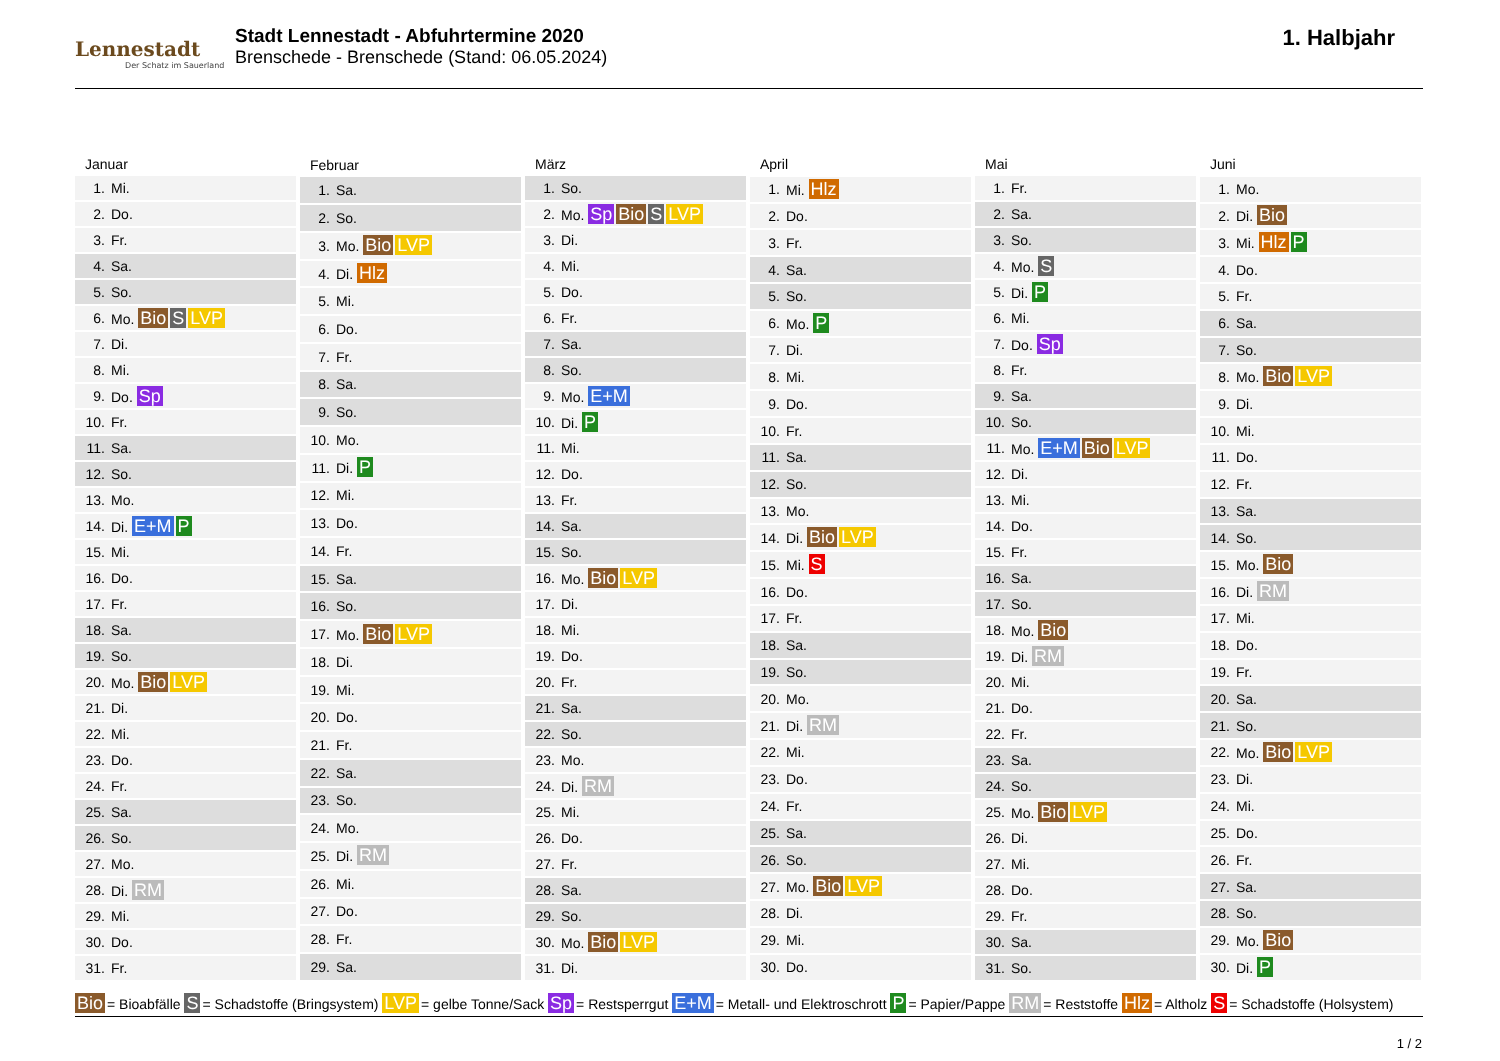Lennestadt
Der Schatz im Sauerland
Stadt Lennestadt - Abfuhrtermine 2020
Brenschede - Brenschede (Stand: 06.05.2024)
1. Halbjahr
| Januar | |
| --- | --- |
| 1. | Mi. |
| 2. | Do. |
| 3. | Fr. |
| 4. | Sa. |
| 5. | So. |
| 6. | Mo. Bio S LVP |
| 7. | Di. |
| 8. | Mi. |
| 9. | Do. Sp |
| 10. | Fr. |
| 11. | Sa. |
| 12. | So. |
| 13. | Mo. |
| 14. | Di. E+M P |
| 15. | Mi. |
| 16. | Do. |
| 17. | Fr. |
| 18. | Sa. |
| 19. | So. |
| 20. | Mo. Bio LVP |
| 21. | Di. |
| 22. | Mi. |
| 23. | Do. |
| 24. | Fr. |
| 25. | Sa. |
| 26. | So. |
| 27. | Mo. |
| 28. | Di. RM |
| 29. | Mi. |
| 30. | Do. |
| 31. | Fr. |
| Februar | |
| --- | --- |
| 1. | Sa. |
| 2. | So. |
| 3. | Mo. Bio LVP |
| 4. | Di. Hlz |
| 5. | Mi. |
| 6. | Do. |
| 7. | Fr. |
| 8. | Sa. |
| 9. | So. |
| 10. | Mo. |
| 11. | Di. P |
| 12. | Mi. |
| 13. | Do. |
| 14. | Fr. |
| 15. | Sa. |
| 16. | So. |
| 17. | Mo. Bio LVP |
| 18. | Di. |
| 19. | Mi. |
| 20. | Do. |
| 21. | Fr. |
| 22. | Sa. |
| 23. | So. |
| 24. | Mo. |
| 25. | Di. RM |
| 26. | Mi. |
| 27. | Do. |
| 28. | Fr. |
| 29. | Sa. |
| März | |
| --- | --- |
| 1. | So. |
| 2. | Mo. Sp Bio S LVP |
| 3. | Di. |
| 4. | Mi. |
| 5. | Do. |
| 6. | Fr. |
| 7. | Sa. |
| 8. | So. |
| 9. | Mo. E+M |
| 10. | Di. P |
| 11. | Mi. |
| 12. | Do. |
| 13. | Fr. |
| 14. | Sa. |
| 15. | So. |
| 16. | Mo. Bio LVP |
| 17. | Di. |
| 18. | Mi. |
| 19. | Do. |
| 20. | Fr. |
| 21. | Sa. |
| 22. | So. |
| 23. | Mo. |
| 24. | Di. RM |
| 25. | Mi. |
| 26. | Do. |
| 27. | Fr. |
| 28. | Sa. |
| 29. | So. |
| 30. | Mo. Bio LVP |
| 31. | Di. |
| April | |
| --- | --- |
| 1. | Mi. Hlz |
| 2. | Do. |
| 3. | Fr. |
| 4. | Sa. |
| 5. | So. |
| 6. | Mo. P |
| 7. | Di. |
| 8. | Mi. |
| 9. | Do. |
| 10. | Fr. |
| 11. | Sa. |
| 12. | So. |
| 13. | Mo. |
| 14. | Di. Bio LVP |
| 15. | Mi. S |
| 16. | Do. |
| 17. | Fr. |
| 18. | Sa. |
| 19. | So. |
| 20. | Mo. |
| 21. | Di. RM |
| 22. | Mi. |
| 23. | Do. |
| 24. | Fr. |
| 25. | Sa. |
| 26. | So. |
| 27. | Mo. Bio LVP |
| 28. | Di. |
| 29. | Mi. |
| 30. | Do. |
| Mai | |
| --- | --- |
| 1. | Fr. |
| 2. | Sa. |
| 3. | So. |
| 4. | Mo. S |
| 5. | Di. P |
| 6. | Mi. |
| 7. | Do. Sp |
| 8. | Fr. |
| 9. | Sa. |
| 10. | So. |
| 11. | Mo. E+M Bio LVP |
| 12. | Di. |
| 13. | Mi. |
| 14. | Do. |
| 15. | Fr. |
| 16. | Sa. |
| 17. | So. |
| 18. | Mo. Bio |
| 19. | Di. RM |
| 20. | Mi. |
| 21. | Do. |
| 22. | Fr. |
| 23. | Sa. |
| 24. | So. |
| 25. | Mo. Bio LVP |
| 26. | Di. |
| 27. | Mi. |
| 28. | Do. |
| 29. | Fr. |
| 30. | Sa. |
| 31. | So. |
| Juni | |
| --- | --- |
| 1. | Mo. |
| 2. | Di. Bio |
| 3. | Mi. Hlz P |
| 4. | Do. |
| 5. | Fr. |
| 6. | Sa. |
| 7. | So. |
| 8. | Mo. Bio LVP |
| 9. | Di. |
| 10. | Mi. |
| 11. | Do. |
| 12. | Fr. |
| 13. | Sa. |
| 14. | So. |
| 15. | Mo. Bio |
| 16. | Di. RM |
| 17. | Mi. |
| 18. | Do. |
| 19. | Fr. |
| 20. | Sa. |
| 21. | So. |
| 22. | Mo. Bio LVP |
| 23. | Di. |
| 24. | Mi. |
| 25. | Do. |
| 26. | Fr. |
| 27. | Sa. |
| 28. | So. |
| 29. | Mo. Bio |
| 30. | Di. P |
Bio = Bioabfälle S = Schadstoffe (Bringsystem) LVP = gelbe Tonne/Sack Sp = Restsperrgut E+M = Metall- und Elektroschrott P = Papier/Pappe RM = Reststoffe Hlz = Altholz S = Schadstoffe (Holsystem)
1 / 2